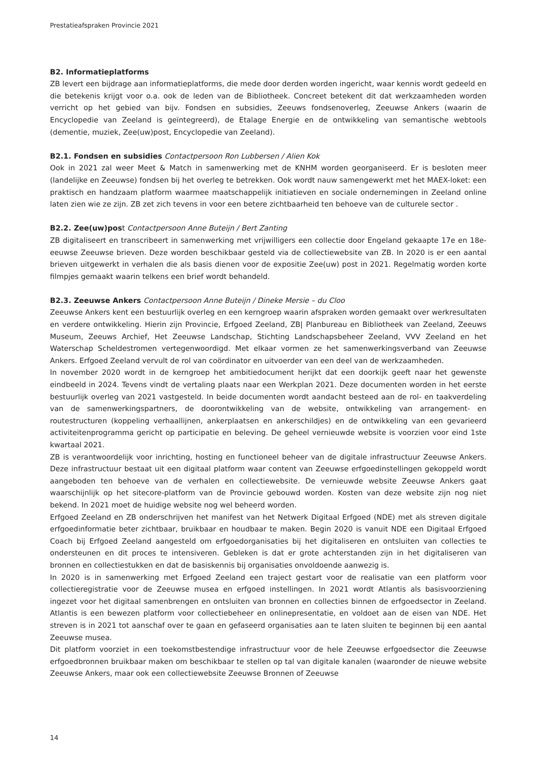Prestatieafspraken Provincie 2021
B2. Informatieplatforms
ZB levert een bijdrage aan informatieplatforms, die mede door derden worden ingericht, waar kennis wordt gedeeld en die betekenis krijgt voor o.a. ook de leden van de Bibliotheek. Concreet betekent dit dat werkzaamheden worden verricht op het gebied van bijv. Fondsen en subsidies, Zeeuws fondsenoverleg, Zeeuwse Ankers (waarin de Encyclopedie van Zeeland is geïntegreerd), de Etalage Energie en de ontwikkeling van semantische webtools (dementie, muziek, Zee(uw)post, Encyclopedie van Zeeland).
B2.1. Fondsen en subsidies Contactpersoon Ron Lubbersen / Alien Kok
Ook in 2021 zal weer Meet & Match in samenwerking met de KNHM worden georganiseerd. Er is besloten meer (landelijke en Zeeuwse) fondsen bij het overleg te betrekken. Ook wordt nauw samengewerkt met het MAEX-loket: een praktisch en handzaam platform waarmee maatschappelijk initiatieven en sociale ondernemingen in Zeeland online laten zien wie ze zijn. ZB zet zich tevens in voor een betere zichtbaarheid ten behoeve van de culturele sector .
B2.2. Zee(uw)post Contactpersoon Anne Buteijn / Bert Zanting
ZB digitaliseert en transcribeert in samenwerking met vrijwilligers een collectie door Engeland gekaapte 17e en 18e-eeuwse Zeeuwse brieven. Deze worden beschikbaar gesteld via de collectiewebsite van ZB. In 2020 is er een aantal brieven uitgewerkt in verhalen die als basis dienen voor de expositie Zee(uw) post in 2021. Regelmatig worden korte filmpjes gemaakt waarin telkens een brief wordt behandeld.
B2.3. Zeeuwse Ankers Contactpersoon Anne Buteijn / Dineke Mersie – du Cloo
Zeeuwse Ankers kent een bestuurlijk overleg en een kerngroep waarin afspraken worden gemaakt over werkresultaten en verdere ontwikkeling. Hierin zijn Provincie, Erfgoed Zeeland, ZB| Planbureau en Bibliotheek van Zeeland, Zeeuws Museum, Zeeuws Archief, Het Zeeuwse Landschap, Stichting Landschapsbeheer Zeeland, VVV Zeeland en het Waterschap Scheldestromen vertegenwoordigd. Met elkaar vormen ze het samenwerkingsverband van Zeeuwse Ankers. Erfgoed Zeeland vervult de rol van coördinator en uitvoerder van een deel van de werkzaamheden.
In november 2020 wordt in de kerngroep het ambitiedocument herijkt dat een doorkijk geeft naar het gewenste eindbeeld in 2024. Tevens vindt de vertaling plaats naar een Werkplan 2021. Deze documenten worden in het eerste bestuurlijk overleg van 2021 vastgesteld. In beide documenten wordt aandacht besteed aan de rol- en taakverdeling van de samenwerkingspartners, de doorontwikkeling van de website, ontwikkeling van arrangement- en routestructuren (koppeling verhaallijnen, ankerplaatsen en ankerschildjes) en de ontwikkeling van een gevarieerd activiteitenprogramma gericht op participatie en beleving. De geheel vernieuwde website is voorzien voor eind 1ste kwartaal 2021.
ZB is verantwoordelijk voor inrichting, hosting en functioneel beheer van de digitale infrastructuur Zeeuwse Ankers. Deze infrastructuur bestaat uit een digitaal platform waar content van Zeeuwse erfgoedinstellingen gekoppeld wordt aangeboden ten behoeve van de verhalen en collectiewebsite. De vernieuwde website Zeeuwse Ankers gaat waarschijnlijk op het sitecore-platform van de Provincie gebouwd worden. Kosten van deze website zijn nog niet bekend. In 2021 moet de huidige website nog wel beheerd worden.
Erfgoed Zeeland en ZB onderschrijven het manifest van het Netwerk Digitaal Erfgoed (NDE) met als streven digitale erfgoedinformatie beter zichtbaar, bruikbaar en houdbaar te maken. Begin 2020 is vanuit NDE een Digitaal Erfgoed Coach bij Erfgoed Zeeland aangesteld om erfgoedorganisaties bij het digitaliseren en ontsluiten van collecties te ondersteunen en dit proces te intensiveren. Gebleken is dat er grote achterstanden zijn in het digitaliseren van bronnen en collectiestukken en dat de basiskennis bij organisaties onvoldoende aanwezig is.
In 2020 is in samenwerking met Erfgoed Zeeland een traject gestart voor de realisatie van een platform voor collectieregistratie voor de Zeeuwse musea en erfgoed instellingen. In 2021 wordt Atlantis als basisvoorziening ingezet voor het digitaal samenbrengen en ontsluiten van bronnen en collecties binnen de erfgoedsector in Zeeland. Atlantis is een bewezen platform voor collectiebeheer en onlinepresentatie, en voldoet aan de eisen van NDE. Het streven is in 2021 tot aanschaf over te gaan en gefaseerd organisaties aan te laten sluiten te beginnen bij een aantal Zeeuwse musea.
Dit platform voorziet in een toekomstbestendige infrastructuur voor de hele Zeeuwse erfgoedsector die Zeeuwse erfgoedbronnen bruikbaar maken om beschikbaar te stellen op tal van digitale kanalen (waaronder de nieuwe website Zeeuwse Ankers, maar ook een collectiewebsite Zeeuwse Bronnen of Zeeuwse
14